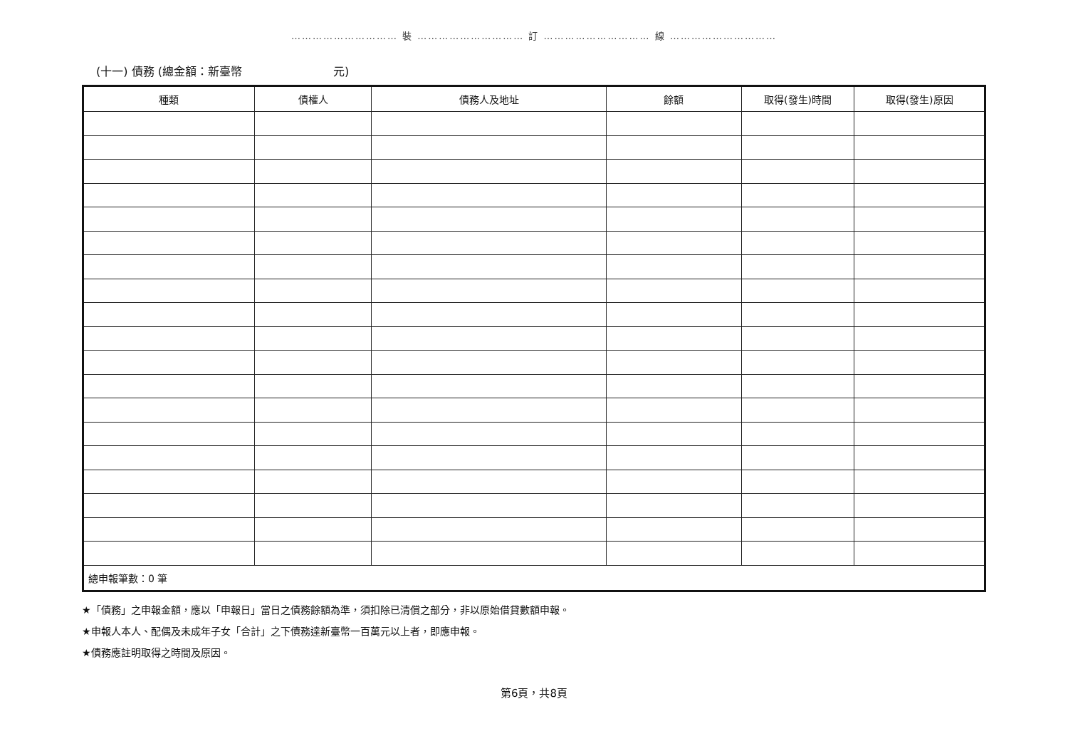………………………… 裝 ………………………… 訂 ………………………… 線 …………………………
(十一) 債務 (總金額：新臺幣　　　　　　　　元)
| 種類 | 債權人 | 債務人及地址 | 餘額 | 取得(發生)時間 | 取得(發生)原因 |
| --- | --- | --- | --- | --- | --- |
| 總申報筆數：0 筆 | | | | | |
★「債務」之申報金額，應以「申報日」當日之債務餘額為準，須扣除已清償之部分，非以原始借貸數額申報。
★申報人本人、配偶及未成年子女「合計」之下債務達新臺幣一百萬元以上者，即應申報。
★債務應註明取得之時間及原因。
第6頁，共8頁